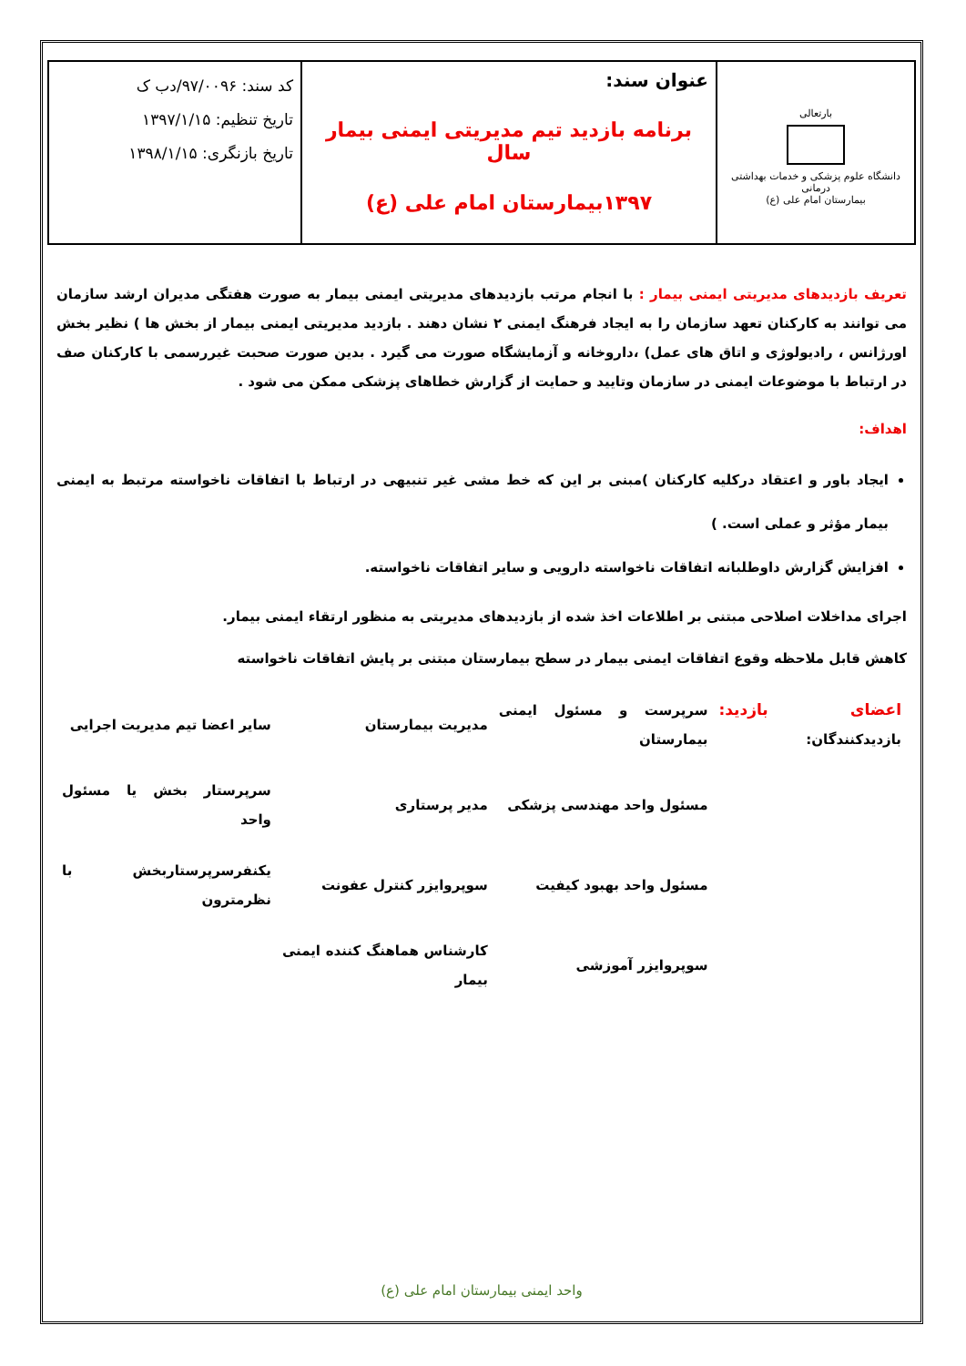| بارتعالی دانشگاه علوم پزشکی و خدمات بهداشتی درمانی بیمارستان امام علی (ع) | عنوان سند: برنامه بازدید تیم مدیریتی ایمنی بیمار سال ۱۳۹۷بیمارستان امام علی (ع) | کد سند: ۹۷/۰۰۹۶/دب ک تاریخ تنظیم: ۱۳۹۷/۱/۱۵ تاریخ بازنگری: ۱۳۹۸/۱/۱۵ |
تعریف بازدیدهای مدیریتی ایمنی بیمار : با انجام مرتب بازدیدهای مدیریتی ایمنی بیمار به صورت هفتگی مدیران ارشد سازمان می توانند به کارکنان تعهد سازمان را به ایجاد فرهنگ ایمنی ۲ نشان دهند . بازدید مدیریتی ایمنی بیمار از بخش ها ) نظیر بخش اورژانس ، رادیولوژی و اتاق های عمل) ،داروخانه و آزمایشگاه صورت می گیرد . بدین صورت صحبت غیررسمی با کارکنان صف در ارتباط با موضوعات ایمنی در سازمان وتایید و حمایت از گزارش خطاهای پزشکی ممکن می شود .
اهداف:
ایجاد باور و اعتقاد درکلیه کارکنان )مبنی بر این که خط مشی غیر تنبیهی در ارتباط با اتفاقات ناخواسته مرتبط به ایمنی بیمار مؤثر و عملی است. )
افزایش گزارش داوطلبانه اتفاقات ناخواسته دارویی و سایر اتفاقات ناخواسته.
اجرای مداخلات اصلاحی مبتنی بر اطلاعات اخذ شده از بازدیدهای مدیریتی به منظور ارتقاء ایمنی بیمار.
کاهش قابل ملاحظه وقوع اتفاقات ایمنی بیمار در سطح بیمارستان مبتنی بر پایش اتفاقات ناخواسته
| اعضای بازدید: بازدیدکنندگان: | سرپرست و مسئول ایمنی بیمارستان | مدیریت بیمارستان | سایر اعضا تیم مدیریت اجرایی |
| | مسئول واحد مهندسی پزشکی | مدیر پرستاری | سرپرستار بخش یا مسئول واحد |
| | مسئول واحد بهبود کیفیت | سوپروایزر کنترل عفونت | یکنفرسرپرستاربخش با نظرمترون |
| | سوپروایزر آموزشی | کارشناس هماهنگ کننده ایمنی بیمار | |
واحد ایمنی بیمارستان امام علی (ع)